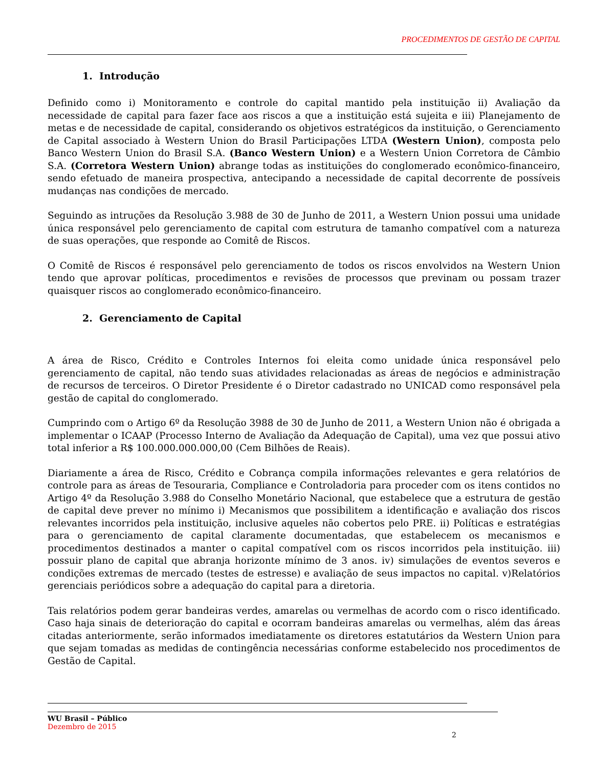PROCEDIMENTOS DE GESTÃO DE CAPITAL
1. Introdução
Definido como i) Monitoramento e controle do capital mantido pela instituição ii) Avaliação da necessidade de capital para fazer face aos riscos a que a instituição está sujeita e iii) Planejamento de metas e de necessidade de capital, considerando os objetivos estratégicos da instituição, o Gerenciamento de Capital associado à Western Union do Brasil Participações LTDA (Western Union), composta pelo Banco Western Union do Brasil S.A. (Banco Western Union) e a Western Union Corretora de Câmbio S.A. (Corretora Western Union) abrange todas as instituições do conglomerado econômico-financeiro, sendo efetuado de maneira prospectiva, antecipando a necessidade de capital decorrente de possíveis mudanças nas condições de mercado.
Seguindo as intruções da Resolução 3.988 de 30 de Junho de 2011, a Western Union possui uma unidade única responsável pelo gerenciamento de capital com estrutura de tamanho compatível com a natureza de suas operações, que responde ao Comitê de Riscos.
O Comitê de Riscos é responsável pelo gerenciamento de todos os riscos envolvidos na Western Union tendo que aprovar políticas, procedimentos e revisões de processos que previnam ou possam trazer quaisquer riscos ao conglomerado econômico-financeiro.
2. Gerenciamento de Capital
A área de Risco, Crédito e Controles Internos foi eleita como unidade única responsável pelo gerenciamento de capital, não tendo suas atividades relacionadas as áreas de negócios e administração de recursos de terceiros. O Diretor Presidente é o Diretor cadastrado no UNICAD como responsável pela gestão de capital do conglomerado.
Cumprindo com o Artigo 6º da Resolução 3988 de 30 de Junho de 2011, a Western Union não é obrigada a implementar o ICAAP (Processo Interno de Avaliação da Adequação de Capital), uma vez que possui ativo total inferior a R$ 100.000.000.000,00 (Cem Bilhões de Reais).
Diariamente a área de Risco, Crédito e Cobrança compila informações relevantes e gera relatórios de controle para as áreas de Tesouraria, Compliance e Controladoria para proceder com os itens contidos no Artigo 4º da Resolução 3.988 do Conselho Monetário Nacional, que estabelece que a estrutura de gestão de capital deve prever no mínimo i) Mecanismos que possibilitem a identificação e avaliação dos riscos relevantes incorridos pela instituição, inclusive aqueles não cobertos pelo PRE. ii) Políticas e estratégias para o gerenciamento de capital claramente documentadas, que estabelecem os mecanismos e procedimentos destinados a manter o capital compatível com os riscos incorridos pela instituição. iii) possuir plano de capital que abranja horizonte mínimo de 3 anos. iv) simulações de eventos severos e condições extremas de mercado (testes de estresse) e avaliação de seus impactos no capital. v)Relatórios gerenciais periódicos sobre a adequação do capital para a diretoria.
Tais relatórios podem gerar bandeiras verdes, amarelas ou vermelhas de acordo com o risco identificado. Caso haja sinais de deterioração do capital e ocorram bandeiras amarelas ou vermelhas, além das áreas citadas anteriormente, serão informados imediatamente os diretores estatutários da Western Union para que sejam tomadas as medidas de contingência necessárias conforme estabelecido nos procedimentos de Gestão de Capital.
WU Brasil – Público
Dezembro de 2015
2